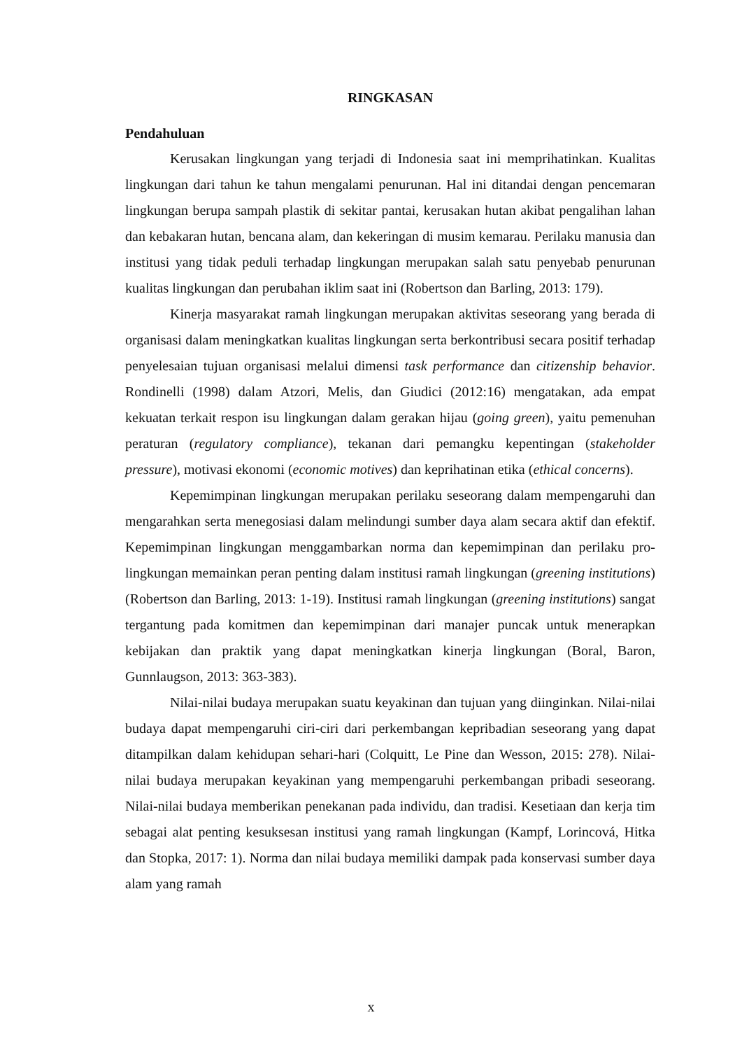RINGKASAN
Pendahuluan
Kerusakan lingkungan yang terjadi di Indonesia saat ini memprihatinkan. Kualitas lingkungan dari tahun ke tahun mengalami penurunan. Hal ini ditandai dengan pencemaran lingkungan berupa sampah plastik di sekitar pantai, kerusakan hutan akibat pengalihan lahan dan kebakaran hutan, bencana alam, dan kekeringan di musim kemarau. Perilaku manusia dan institusi yang tidak peduli terhadap lingkungan merupakan salah satu penyebab penurunan kualitas lingkungan dan perubahan iklim saat ini (Robertson dan Barling, 2013: 179).
Kinerja masyarakat ramah lingkungan merupakan aktivitas seseorang yang berada di organisasi dalam meningkatkan kualitas lingkungan serta berkontribusi secara positif terhadap penyelesaian tujuan organisasi melalui dimensi task performance dan citizenship behavior. Rondinelli (1998) dalam Atzori, Melis, dan Giudici (2012:16) mengatakan, ada empat kekuatan terkait respon isu lingkungan dalam gerakan hijau (going green), yaitu pemenuhan peraturan (regulatory compliance), tekanan dari pemangku kepentingan (stakeholder pressure), motivasi ekonomi (economic motives) dan keprihatinan etika (ethical concerns).
Kepemimpinan lingkungan merupakan perilaku seseorang dalam mempengaruhi dan mengarahkan serta menegosiasi dalam melindungi sumber daya alam secara aktif dan efektif. Kepemimpinan lingkungan menggambarkan norma dan kepemimpinan dan perilaku pro-lingkungan memainkan peran penting dalam institusi ramah lingkungan (greening institutions) (Robertson dan Barling, 2013: 1-19). Institusi ramah lingkungan (greening institutions) sangat tergantung pada komitmen dan kepemimpinan dari manajer puncak untuk menerapkan kebijakan dan praktik yang dapat meningkatkan kinerja lingkungan (Boral, Baron, Gunnlaugson, 2013: 363-383).
Nilai-nilai budaya merupakan suatu keyakinan dan tujuan yang diinginkan. Nilai-nilai budaya dapat mempengaruhi ciri-ciri dari perkembangan kepribadian seseorang yang dapat ditampilkan dalam kehidupan sehari-hari (Colquitt, Le Pine dan Wesson, 2015: 278). Nilai-nilai budaya merupakan keyakinan yang mempengaruhi perkembangan pribadi seseorang. Nilai-nilai budaya memberikan penekanan pada individu, dan tradisi. Kesetiaan dan kerja tim sebagai alat penting kesuksesan institusi yang ramah lingkungan (Kampf, Lorincová, Hitka dan Stopka, 2017: 1). Norma dan nilai budaya memiliki dampak pada konservasi sumber daya alam yang ramah
x